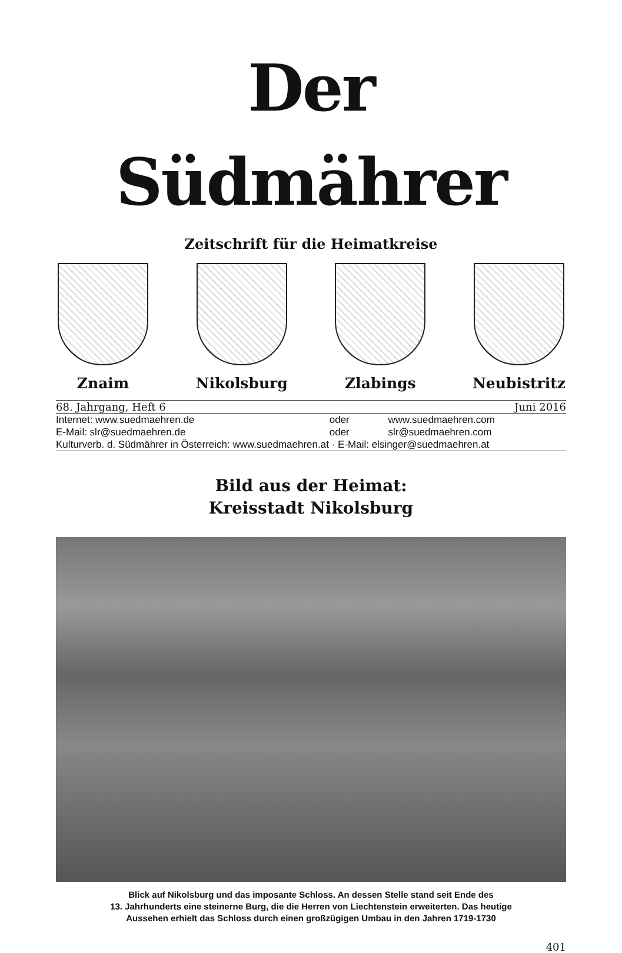Der Südmährer
Zeitschrift für die Heimatkreise
Znaim Nikolsburg Zlabings Neubistritz
68. Jahrgang, Heft 6 Juni 2016
Internet: www.suedmaehren.de oder www.suedmaehren.com
E-Mail: slr@suedmaehren.de oder slr@suedmaehren.com
Kulturverb. d. Südmährer in Österreich: www.suedmaehren.at · E-Mail: elsinger@suedmaehren.at
Bild aus der Heimat:
Kreisstadt Nikolsburg
Blick auf Nikolsburg und das imposante Schloss. An dessen Stelle stand seit Ende des
13. Jahrhunderts eine steinerne Burg, die die Herren von Liechtenstein erweiterten. Das heutige
Aussehen erhielt das Schloss durch einen großzügigen Umbau in den Jahren 1719-1730
401